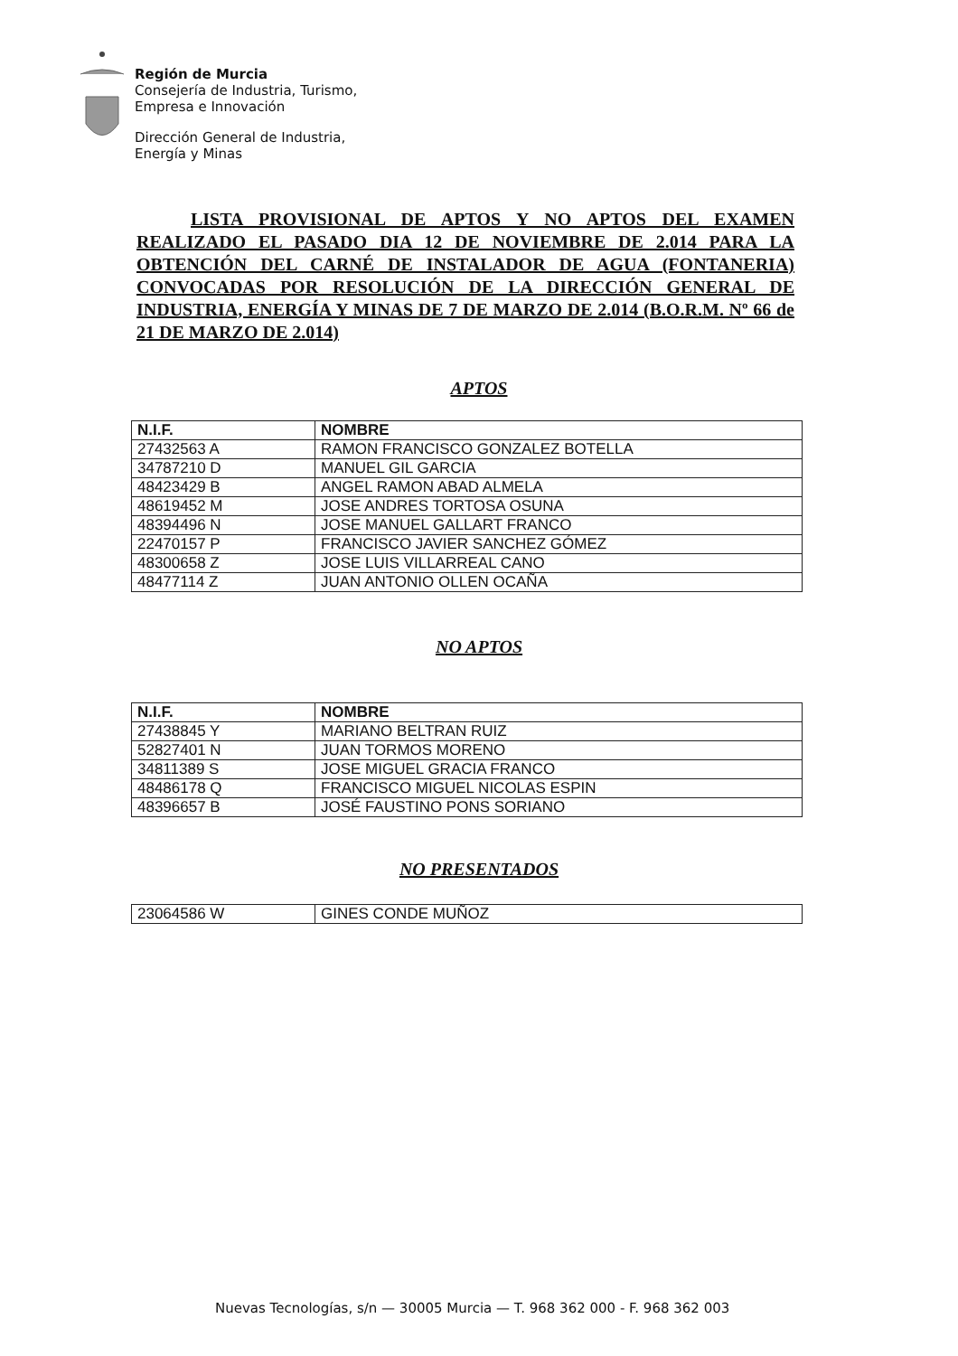Región de Murcia
Consejería de Industria, Turismo,
Empresa e Innovación
Dirección General de Industria,
Energía y Minas
LISTA PROVISIONAL DE APTOS Y NO APTOS DEL EXAMEN REALIZADO EL PASADO DIA 12 DE NOVIEMBRE DE 2.014 PARA LA OBTENCIÓN DEL CARNÉ DE INSTALADOR DE AGUA (FONTANERIA) CONVOCADAS POR RESOLUCIÓN DE LA DIRECCIÓN GENERAL DE INDUSTRIA, ENERGÍA Y MINAS DE 7 DE MARZO DE 2.014 (B.O.R.M. Nº 66 de 21 DE MARZO DE 2.014)
APTOS
| N.I.F. | NOMBRE |
| --- | --- |
| 27432563 A | RAMON FRANCISCO GONZALEZ BOTELLA |
| 34787210 D | MANUEL GIL GARCIA |
| 48423429 B | ANGEL RAMON ABAD ALMELA |
| 48619452 M | JOSE ANDRES TORTOSA OSUNA |
| 48394496 N | JOSE MANUEL GALLART FRANCO |
| 22470157 P | FRANCISCO JAVIER SANCHEZ GÓMEZ |
| 48300658 Z | JOSE LUIS VILLARREAL CANO |
| 48477114 Z | JUAN ANTONIO OLLEN OCAÑA |
NO APTOS
| N.I.F. | NOMBRE |
| --- | --- |
| 27438845 Y | MARIANO BELTRAN RUIZ |
| 52827401 N | JUAN TORMOS MORENO |
| 34811389 S | JOSE MIGUEL GRACIA FRANCO |
| 48486178 Q | FRANCISCO MIGUEL NICOLAS ESPIN |
| 48396657 B | JOSÉ FAUSTINO PONS SORIANO |
NO PRESENTADOS
| 23064586 W | GINES CONDE MUÑOZ |
Nuevas Tecnologías, s/n — 30005 Murcia — T. 968 362 000 - F. 968 362 003